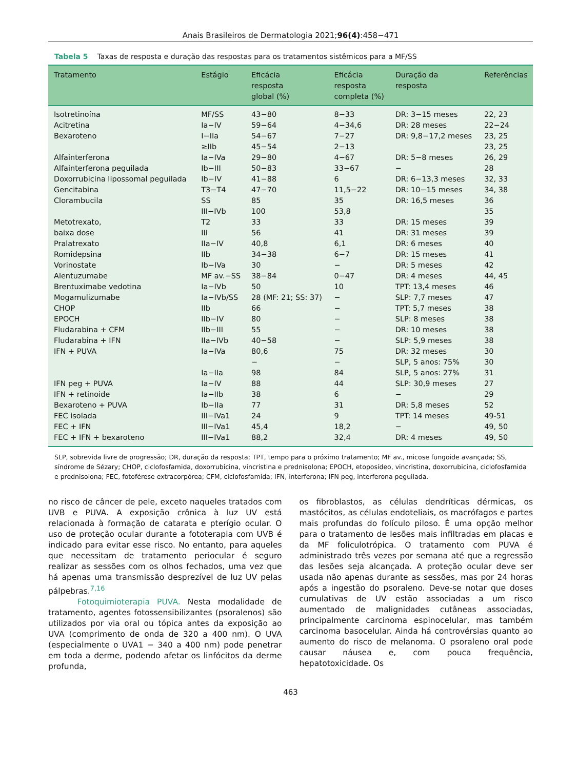Anais Brasileiros de Dermatologia 2021;96(4):458−471
Tabela 5 Taxas de resposta e duração das respostas para os tratamentos sistêmicos para a MF/SS
| Tratamento | Estágio | Eficácia resposta global (%) | Eficácia resposta completa (%) | Duração da resposta | Referências |
| --- | --- | --- | --- | --- | --- |
| Isotretinoína | MF/SS | 43−80 | 8−33 | DR: 3−15 meses | 22, 23 |
| Acitretina | Ia−IV | 59−64 | 4−34,6 | DR: 28 meses | 22−24 |
| Bexaroteno | I−IIa | 54−67 | 7−27 | DR: 9,8−17,2 meses | 23, 25 |
| | ≥IIb | 45−54 | 2−13 | | 23, 25 |
| Alfainterferona | Ia−IVa | 29−80 | 4−67 | DR: 5−8 meses | 26, 29 |
| Alfainterferona peguilada | Ib−III | 50−83 | 33−67 | − | 28 |
| Doxorrubicina lipossomal peguilada | Ib−IV | 41−88 | 6 | DR: 6−13,3 meses | 32, 33 |
| Gencitabina | T3−T4 | 47−70 | 11,5−22 | DR: 10−15 meses | 34, 38 |
| Clorambucila | SS | 85 | 35 | DR: 16,5 meses | 36 |
| | III−IVb | 100 | 53,8 | | 35 |
| Metotrexato, | T2 | 33 | 33 | DR: 15 meses | 39 |
| baixa dose | III | 56 | 41 | DR: 31 meses | 39 |
| Pralatrexato | IIa−IV | 40,8 | 6,1 | DR: 6 meses | 40 |
| Romidepsina | IIb | 34−38 | 6−7 | DR: 15 meses | 41 |
| Vorinostate | Ib−IVa | 30 | − | DR: 5 meses | 42 |
| Alentuzumabe | MF av.−SS | 38−84 | 0−47 | DR: 4 meses | 44, 45 |
| Brentuximabe vedotina | Ia−IVb | 50 | 10 | TPT: 13,4 meses | 46 |
| Mogamulizumabe | Ia−IVb/SS | 28 (MF: 21; SS: 37) | − | SLP: 7,7 meses | 47 |
| CHOP | IIb | 66 | − | TPT: 5,7 meses | 38 |
| EPOCH | IIb−IV | 80 | − | SLP: 8 meses | 38 |
| Fludarabina + CFM | IIb−III | 55 | − | DR: 10 meses | 38 |
| Fludarabina + IFN | IIa−IVb | 40−58 | − | SLP: 5,9 meses | 38 |
| IFN + PUVA | Ia−IVa | 80,6 | 75 | DR: 32 meses | 30 |
| | | − | − | SLP, 5 anos: 75% | 30 |
| | Ia−IIa | 98 | 84 | SLP, 5 anos: 27% | 31 |
| IFN peg + PUVA | Ia−IV | 88 | 44 | SLP: 30,9 meses | 27 |
| IFN + retinoide | Ia−IIb | 38 | 6 | − | 29 |
| Bexaroteno + PUVA | Ib−IIa | 77 | 31 | DR: 5,8 meses | 52 |
| FEC isolada | III−IVa1 | 24 | 9 | TPT: 14 meses | 49-51 |
| FEC + IFN | III−IVa1 | 45,4 | 18,2 | − | 49, 50 |
| FEC + IFN + bexaroteno | III−IVa1 | 88,2 | 32,4 | DR: 4 meses | 49, 50 |
SLP, sobrevida livre de progressão; DR, duração da resposta; TPT, tempo para o próximo tratamento; MF av., micose fungoide avançada; SS, síndrome de Sézary; CHOP, ciclofosfamida, doxorrubicina, vincristina e prednisolona; EPOCH, etoposídeo, vincristina, doxorrubicina, ciclofosfamida e prednisolona; FEC, fotoférese extracorpórea; CFM, ciclofosfamida; IFN, interferona; IFN peg, interferona peguilada.
no risco de câncer de pele, exceto naqueles tratados com UVB e PUVA. A exposição crônica à luz UV está relacionada à formação de catarata e pterígio ocular. O uso de proteção ocular durante a fototerapia com UVB é indicado para evitar esse risco. No entanto, para aqueles que necessitam de tratamento periocular é seguro realizar as sessões com os olhos fechados, uma vez que há apenas uma transmissão desprezível de luz UV pelas pálpebras.<sup>7,16</sup>
Fotoquimioterapia PUVA. Nesta modalidade de tratamento, agentes fotossensibilizantes (psoralenos) são utilizados por via oral ou tópica antes da exposição ao UVA (comprimento de onda de 320 a 400 nm). O UVA (especialmente o UVA1 − 340 a 400 nm) pode penetrar em toda a derme, podendo afetar os linfócitos da derme profunda,
os fibroblastos, as células dendríticas dérmicas, os mastócitos, as células endoteliais, os macrófagos e partes mais profundas do folículo piloso. É uma opção melhor para o tratamento de lesões mais infiltradas em placas e da MF foliculotrópica. O tratamento com PUVA é administrado três vezes por semana até que a regressão das lesões seja alcançada. A proteção ocular deve ser usada não apenas durante as sessões, mas por 24 horas após a ingestão do psoraleno. Deve-se notar que doses cumulativas de UV estão associadas a um risco aumentado de malignidades cutâneas associadas, principalmente carcinoma espinocelular, mas também carcinoma basocelular. Ainda há controvérsias quanto ao aumento do risco de melanoma. O psoraleno oral pode causar náusea e, com pouca frequência, hepatotoxicidade. Os
463